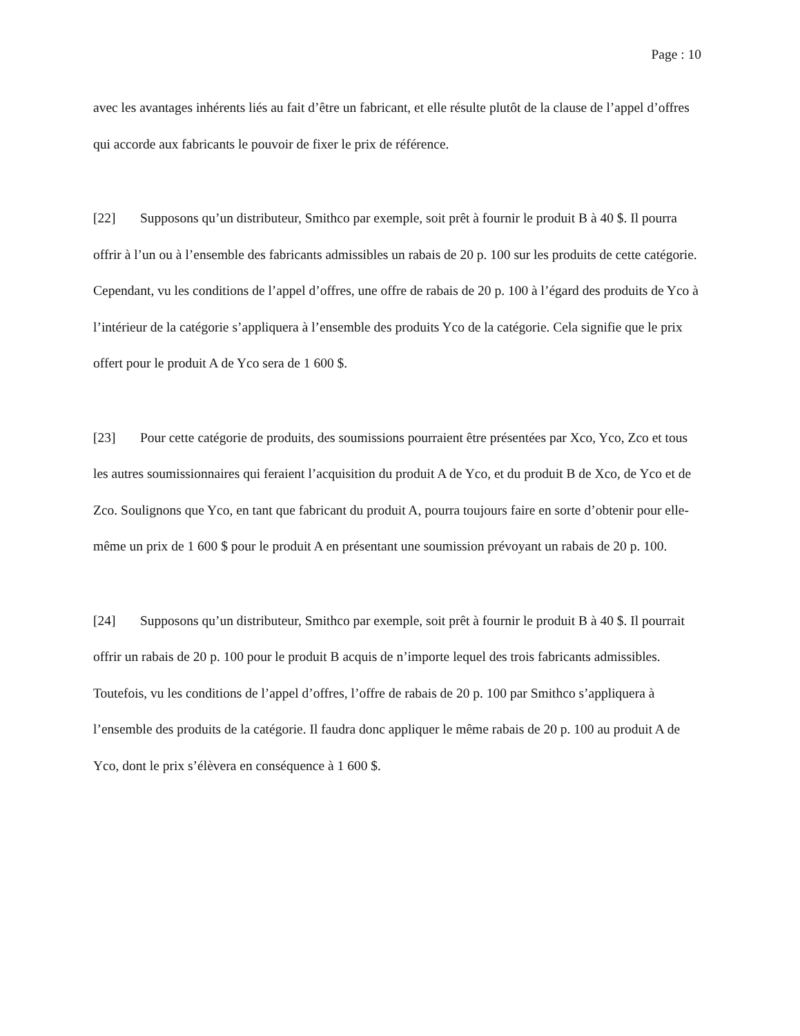Page : 10
avec les avantages inhérents liés au fait d’être un fabricant, et elle résulte plutôt de la clause de l’appel d’offres qui accorde aux fabricants le pouvoir de fixer le prix de référence.
[22] Supposons qu’un distributeur, Smithco par exemple, soit prêt à fournir le produit B à 40 $. Il pourra offrir à l’un ou à l’ensemble des fabricants admissibles un rabais de 20 p. 100 sur les produits de cette catégorie. Cependant, vu les conditions de l’appel d’offres, une offre de rabais de 20 p. 100 à l’égard des produits de Yco à l’intérieur de la catégorie s’appliquera à l’ensemble des produits Yco de la catégorie. Cela signifie que le prix offert pour le produit A de Yco sera de 1 600 $.
[23] Pour cette catégorie de produits, des soumissions pourraient être présentées par Xco, Yco, Zco et tous les autres soumissionnaires qui feraient l’acquisition du produit A de Yco, et du produit B de Xco, de Yco et de Zco. Soulignons que Yco, en tant que fabricant du produit A, pourra toujours faire en sorte d’obtenir pour elle-même un prix de 1 600 $ pour le produit A en présentant une soumission prévoyant un rabais de 20 p. 100.
[24] Supposons qu’un distributeur, Smithco par exemple, soit prêt à fournir le produit B à 40 $. Il pourrait offrir un rabais de 20 p. 100 pour le produit B acquis de n’importe lequel des trois fabricants admissibles. Toutefois, vu les conditions de l’appel d’offres, l’offre de rabais de 20 p. 100 par Smithco s’appliquera à l’ensemble des produits de la catégorie. Il faudra donc appliquer le même rabais de 20 p. 100 au produit A de Yco, dont le prix s’élèvera en conséquence à 1 600 $.